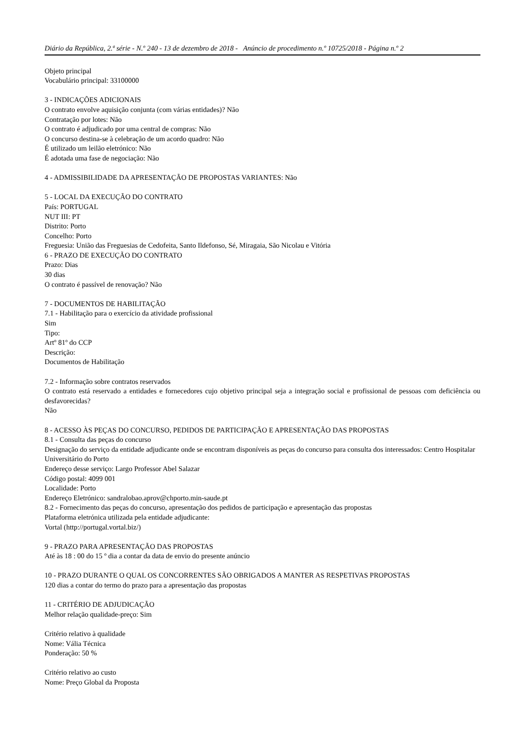Diário da República, 2.ª série - N.º 240 - 13 de dezembro de 2018 - Anúncio de procedimento n.º 10725/2018 - Página n.º 2
Objeto principal
Vocabulário principal: 33100000
3 - INDICAÇÕES ADICIONAIS
O contrato envolve aquisição conjunta (com várias entidades)? Não
Contratação por lotes: Não
O contrato é adjudicado por uma central de compras: Não
O concurso destina-se à celebração de um acordo quadro: Não
É utilizado um leilão eletrónico: Não
É adotada uma fase de negociação: Não
4 - ADMISSIBILIDADE DA APRESENTAÇÃO DE PROPOSTAS VARIANTES: Não
5 - LOCAL DA EXECUÇÃO DO CONTRATO
País: PORTUGAL
NUT III: PT
Distrito: Porto
Concelho: Porto
Freguesia: União das Freguesias de Cedofeita, Santo Ildefonso, Sé, Miragaia, São Nicolau e Vitória
6 - PRAZO DE EXECUÇÃO DO CONTRATO
Prazo: Dias
30 dias
O contrato é passível de renovação? Não
7 - DOCUMENTOS DE HABILITAÇÃO
7.1 - Habilitação para o exercício da atividade profissional
Sim
Tipo:
Artº 81º do CCP
Descrição:
Documentos de Habilitação
7.2 - Informação sobre contratos reservados
O contrato está reservado a entidades e fornecedores cujo objetivo principal seja a integração social e profissional de pessoas com deficiência ou desfavorecidas?
Não
8 - ACESSO ÀS PEÇAS DO CONCURSO, PEDIDOS DE PARTICIPAÇÃO E APRESENTAÇÃO DAS PROPOSTAS
8.1 - Consulta das peças do concurso
Designação do serviço da entidade adjudicante onde se encontram disponíveis as peças do concurso para consulta dos interessados: Centro Hospitalar Universitário do Porto
Endereço desse serviço: Largo Professor Abel Salazar
Código postal: 4099 001
Localidade: Porto
Endereço Eletrónico: sandralobao.aprov@chporto.min-saude.pt
8.2 - Fornecimento das peças do concurso, apresentação dos pedidos de participação e apresentação das propostas
Plataforma eletrónica utilizada pela entidade adjudicante:
Vortal (http://portugal.vortal.biz/)
9 - PRAZO PARA APRESENTAÇÃO DAS PROPOSTAS
Até às 18 : 00 do 15 º dia a contar da data de envio do presente anúncio
10 - PRAZO DURANTE O QUAL OS CONCORRENTES SÃO OBRIGADOS A MANTER AS RESPETIVAS PROPOSTAS
120 dias a contar do termo do prazo para a apresentação das propostas
11 - CRITÉRIO DE ADJUDICAÇÃO
Melhor relação qualidade-preço: Sim
Critério relativo à qualidade
Nome: Vália Técnica
Ponderação: 50 %
Critério relativo ao custo
Nome: Preço Global da Proposta